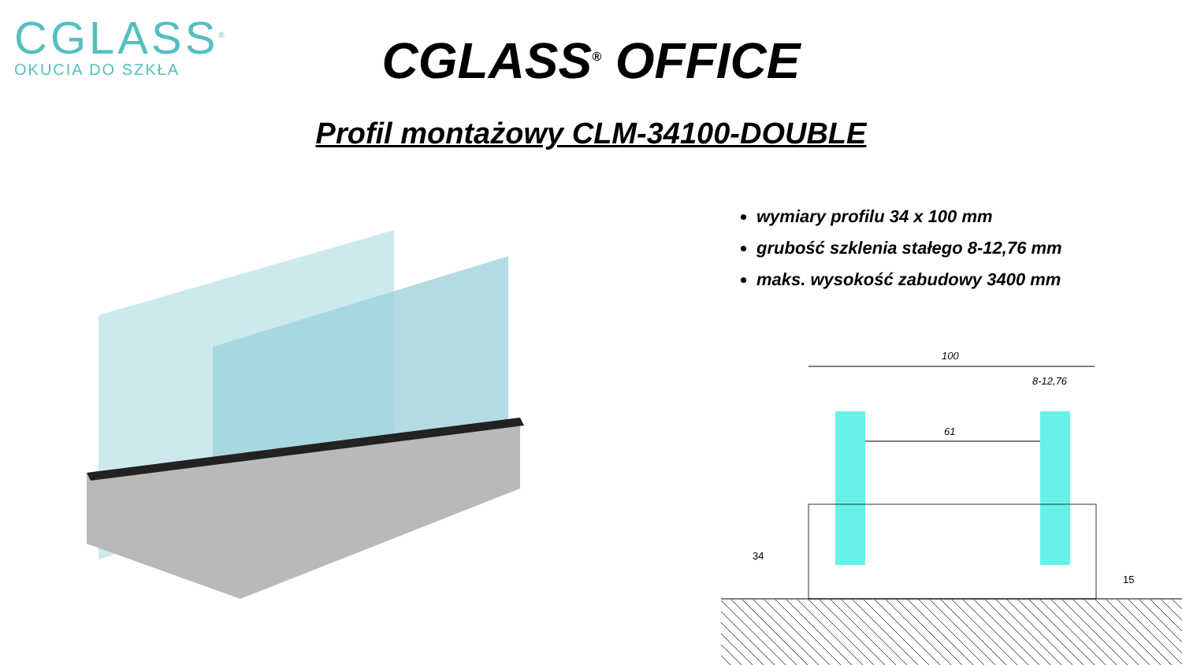CGLASS<sup>®</sup>
OKUCIA DO SZKŁA
CGLASS<sup>®</sup> OFFICE
Profil montażowy CLM-34100-DOUBLE
wymiary profilu 34 x 100 mm
grubość szklenia stałego 8-12,76 mm
maks. wysokość zabudowy 3400 mm
100
8-12,76
61
34
15